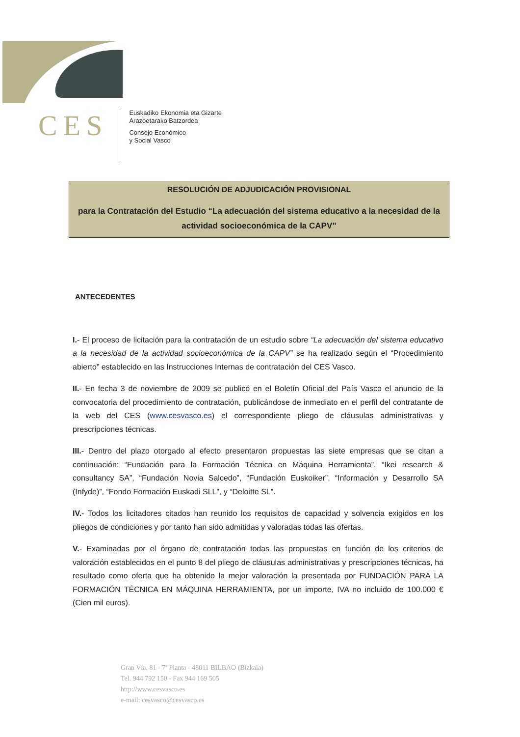CES
Euskadiko Ekonomia eta Gizarte
Arazoetarako Batzordea
Consejo Económico
y Social Vasco
RESOLUCIÓN DE ADJUDICACIÓN PROVISIONAL
para la Contratación del Estudio “La adecuación del sistema educativo a la necesidad de la actividad socioeconómica de la CAPV”
ANTECEDENTES
I.- El proceso de licitación para la contratación de un estudio sobre “La adecuación del sistema educativo a la necesidad de la actividad socioeconómica de la CAPV” se ha realizado según el “Procedimiento abierto” establecido en las Instrucciones Internas de contratación del CES Vasco.
II.- En fecha 3 de noviembre de 2009 se publicó en el Boletín Oficial del País Vasco el anuncio de la convocatoria del procedimiento de contratación, publicándose de inmediato en el perfil del contratante de la web del CES (www.cesvasco.es) el correspondiente pliego de cláusulas administrativas y prescripciones técnicas.
III.- Dentro del plazo otorgado al efecto presentaron propuestas las siete empresas que se citan a continuación: “Fundación para la Formación Técnica en Máquina Herramienta”, “Ikei research & consultancy SA”, “Fundación Novia Salcedo”, “Fundación Euskoiker”, “Información y Desarrollo SA (Infyde)”, “Fondo Formación Euskadi SLL”, y “Deloitte SL”.
IV.- Todos los licitadores citados han reunido los requisitos de capacidad y solvencia exigidos en los pliegos de condiciones y por tanto han sido admitidas y valoradas todas las ofertas.
V.- Examinadas por el órgano de contratación todas las propuestas en función de los criterios de valoración establecidos en el punto 8 del pliego de cláusulas administrativas y prescripciones técnicas, ha resultado como oferta que ha obtenido la mejor valoración la presentada por FUNDACIÓN PARA LA FORMACIÓN TÉCNICA EN MÁQUINA HERRAMIENTA, por un importe, IVA no incluido de 100.000 € (Cien mil euros).
Gran Vía, 81 - 7ª Planta - 48011 BILBAO (Bizkaia)
Tel. 944 792 150 - Fax 944 169 505
http://www.cesvasco.es
e-mail: cesvasco@cesvasco.es